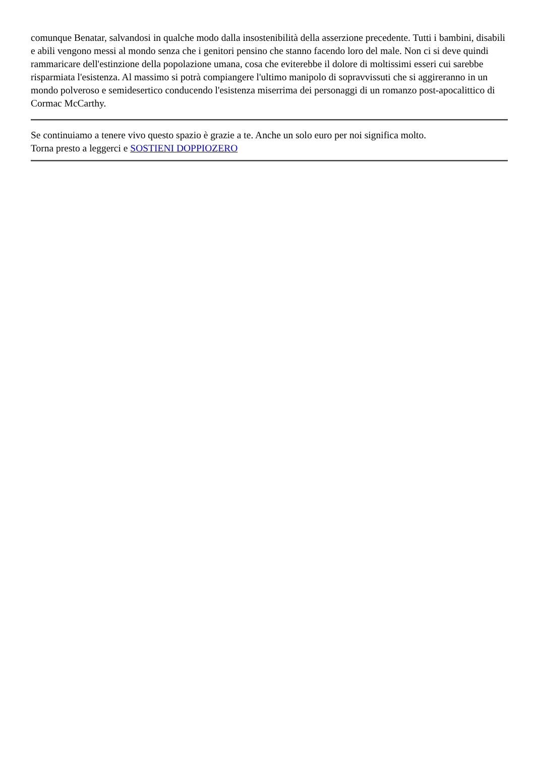comunque Benatar, salvandosi in qualche modo dalla insostenibilità della asserzione precedente. Tutti i bambini, disabili e abili vengono messi al mondo senza che i genitori pensino che stanno facendo loro del male. Non ci si deve quindi rammaricare dell'estinzione della popolazione umana, cosa che eviterebbe il dolore di moltissimi esseri cui sarebbe risparmiata l'esistenza. Al massimo si potrà compiangere l'ultimo manipolo di sopravvissuti che si aggireranno in un mondo polveroso e semidesertico conducendo l'esistenza miserrima dei personaggi di un romanzo post-apocalittico di Cormac McCarthy.
Se continuiamo a tenere vivo questo spazio è grazie a te. Anche un solo euro per noi significa molto.
Torna presto a leggerci e SOSTIENI DOPPIOZERO